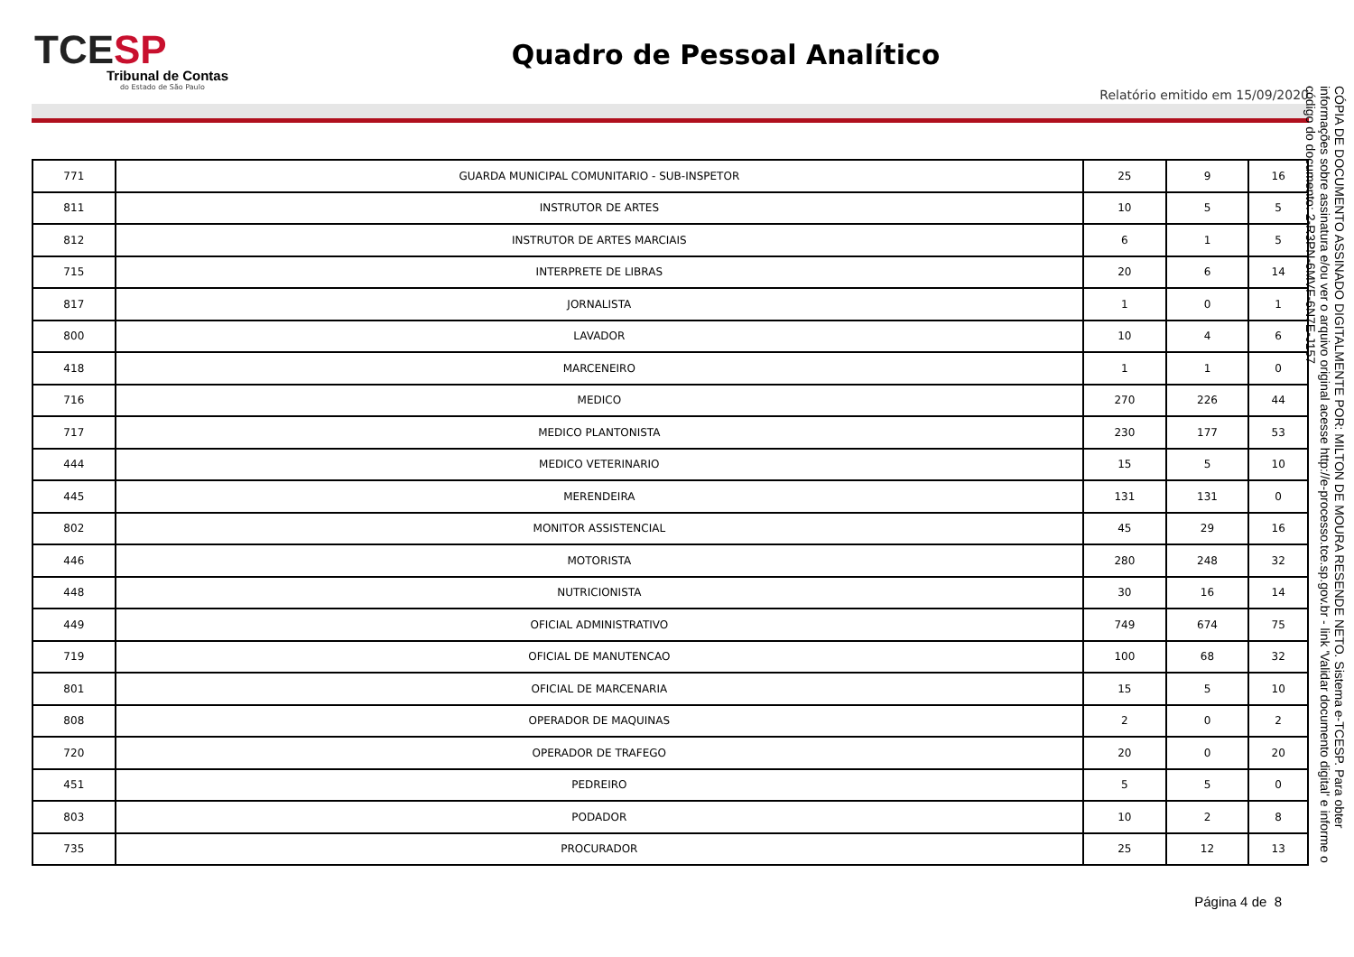TCESP
Tribunal de Contas
do Estado de São Paulo
Quadro de Pessoal Analítico
Relatório emitido em 15/09/2020
| 771 | GUARDA MUNICIPAL COMUNITARIO - SUB-INSPETOR | 25 | 9 | 16 |
| 811 | INSTRUTOR DE ARTES | 10 | 5 | 5 |
| 812 | INSTRUTOR DE ARTES MARCIAIS | 6 | 1 | 5 |
| 715 | INTERPRETE DE LIBRAS | 20 | 6 | 14 |
| 817 | JORNALISTA | 1 | 0 | 1 |
| 800 | LAVADOR | 10 | 4 | 6 |
| 418 | MARCENEIRO | 1 | 1 | 0 |
| 716 | MEDICO | 270 | 226 | 44 |
| 717 | MEDICO PLANTONISTA | 230 | 177 | 53 |
| 444 | MEDICO VETERINARIO | 15 | 5 | 10 |
| 445 | MERENDEIRA | 131 | 131 | 0 |
| 802 | MONITOR ASSISTENCIAL | 45 | 29 | 16 |
| 446 | MOTORISTA | 280 | 248 | 32 |
| 448 | NUTRICIONISTA | 30 | 16 | 14 |
| 449 | OFICIAL ADMINISTRATIVO | 749 | 674 | 75 |
| 719 | OFICIAL DE MANUTENCAO | 100 | 68 | 32 |
| 801 | OFICIAL DE MARCENARIA | 15 | 5 | 10 |
| 808 | OPERADOR DE MAQUINAS | 2 | 0 | 2 |
| 720 | OPERADOR DE TRAFEGO | 20 | 0 | 20 |
| 451 | PEDREIRO | 5 | 5 | 0 |
| 803 | PODADOR | 10 | 2 | 8 |
| 735 | PROCURADOR | 25 | 12 | 13 |
CÓPIA DE DOCUMENTO ASSINADO DIGITALMENTE POR: MILTON DE MOURA RESENDE NETO. Sistema e-TCESP. Para obter informações sobre assinatura e/ou ver o arquivo original acesse http://e-processo.tce.sp.gov.br - link 'Validar documento digital' e informe o código do documento: 2-R3PN-6MVF-6N7E-J157
Página 4 de 8